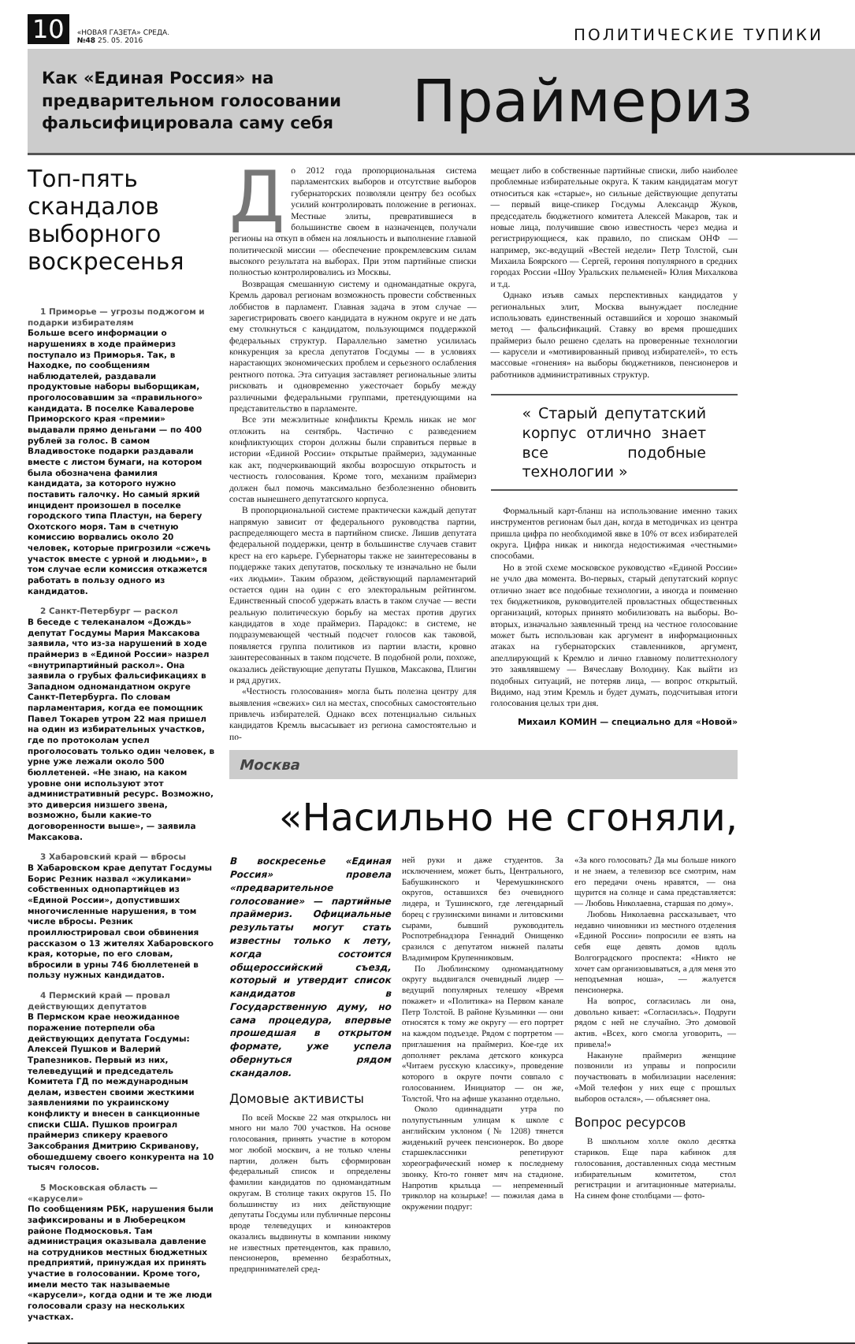10 «НОВАЯ ГАЗЕТА» СРЕДА.
№48 25. 05. 2016 ПОЛИТИЧЕСКИЕ ТУПИКИ
Как «Единая Россия» на предварительном голосовании фальсифицировала саму себя
Праймериз
Топ-пять скандалов выборного воскресенья
1 Приморье — угрозы поджогом и подарки избирателям
Больше всего информации о нарушениях в ходе праймериз поступало из Приморья. Так, в Находке, по сообщениям наблюдателей, раздавали продуктовые наборы выборщикам, проголосовавшим за «правильного» кандидата. В поселке Кавалерове Приморского края «премии» выдавали прямо деньгами — по 400 рублей за голос. В самом Владивостоке подарки раздавали вместе с листом бумаги, на котором была обозначена фамилия кандидата, за которого нужно поставить галочку. Но самый яркий инцидент произошел в поселке городского типа Пластун, на берегу Охотского моря. Там в счетную комиссию ворвались около 20 человек, которые пригрозили «сжечь участок вместе с урной и людьми», в том случае если комиссия откажется работать в пользу одного из кандидатов.
2 Санкт-Петербург — раскол
В беседе с телеканалом «Дождь» депутат Госдумы Мария Максакова заявила, что из-за нарушений в ходе праймериз в «Единой России» назрел «внутрипартийный раскол». Она заявила о грубых фальсификациях в Западном одномандатном округе Санкт-Петербурга. По словам парламентария, когда ее помощник Павел Токарев утром 22 мая пришел на один из избирательных участков, где по протоколам успел проголосовать только один человек, в урне уже лежали около 500 бюллетеней. «Не знаю, на каком уровне они используют этот административный ресурс. Возможно, это диверсия низшего звена, возможно, были какие-то договоренности выше», — заявила Максакова.
3 Хабаровский край — вбросы
В Хабаровском крае депутат Госдумы Борис Резник назвал «жуликами» собственных однопартийцев из «Единой России», допустивших многочисленные нарушения, в том числе вбросы. Резник проиллюстрировал свои обвинения рассказом о 13 жителях Хабаровского края, которые, по его словам, вбросили в урны 746 бюллетеней в пользу нужных кандидатов.
4 Пермский край — провал действующих депутатов
В Пермском крае неожиданное поражение потерпели оба действующих депутата Госдумы: Алексей Пушков и Валерий Трапезников. Первый из них, телеведущий и председатель Комитета ГД по международным делам, известен своими жесткими заявлениями по украинскому конфликту и внесен в санкционные списки США. Пушков проиграл праймериз спикеру краевого Заксобрания Дмитрию Скриванову, обошедшему своего конкурента на 10 тысяч голосов.
5 Московская область — «карусели»
По сообщениям РБК, нарушения были зафиксированы и в Люберецком районе Подмосковья. Там администрация оказывала давление на сотрудников местных бюджетных предприятий, принуждая их принять участие в голосовании. Кроме того, имели место так называемые «карусели», когда одни и те же люди голосовали сразу на нескольких участках.
Д
о 2012 года пропорциональная система парламентских выборов и отсутствие выборов губернаторских позволяли центру без особых усилий контролировать положение в регионах. Местные элиты, превратившиеся в большинстве своем в назначенцев, получали регионы на откуп в обмен на лояльность и выполнение главной политической миссии — обеспечение прокремлевским силам высокого результата на выборах. При этом партийные списки полностью контролировались из Москвы.
Возвращая смешанную систему и одномандатные округа, Кремль даровал регионам возможность провести собственных лоббистов в парламент. Главная задача в этом случае — зарегистрировать своего кандидата в нужном округе и не дать ему столкнуться с кандидатом, пользующимся поддержкой федеральных структур. Параллельно заметно усилилась конкуренция за кресла депутатов Госдумы — в условиях нарастающих экономических проблем и серьезного ослабления рентного потока. Эта ситуация заставляет региональные элиты рисковать и одновременно ужесточает борьбу между различными федеральными группами, претендующими на представительство в парламенте.
Все эти межэлитные конфликты Кремль никак не мог отложить на сентябрь. Частично с разведением конфликтующих сторон должны были справиться первые в истории «Единой России» открытые праймериз, задуманные как акт, подчеркивающий якобы возросшую открытость и честность голосования. Кроме того, механизм праймериз должен был помочь максимально безболезненно обновить состав нынешнего депутатского корпуса.
В пропорциональной системе практически каждый депутат напрямую зависит от федерального руководства партии, распределяющего места в партийном списке. Лишив депутата федеральной поддержки, центр в большинстве случаев ставит крест на его карьере. Губернаторы также не заинтересованы в поддержке таких депутатов, поскольку те изначально не были «их людьми». Таким образом, действующий парламентарий остается один на один с его электоральным рейтингом. Единственный способ удержать власть в таком случае — вести реальную политическую борьбу на местах против других кандидатов в ходе праймериз. Парадокс: в системе, не подразумевающей честный подсчет голосов как таковой, появляется группа политиков из партии власти, кровно заинтересованных в таком подсчете. В подобной роли, похоже, оказались действующие депутаты Пушков, Максакова, Плигин и ряд других.
«Честность голосования» могла быть полезна центру для выявления «свежих» сил на местах, способных самостоятельно привлечь избирателей. Однако всех потенциально сильных кандидатов Кремль высасывает из региона самостоятельно и по-
мещает либо в собственные партийные списки, либо наиболее проблемные избирательные округа. К таким кандидатам могут относиться как «старые», но сильные действующие депутаты — первый вице-спикер Госдумы Александр Жуков, председатель бюджетного комитета Алексей Макаров, так и новые лица, получившие свою известность через медиа и регистрирующиеся, как правило, по спискам ОНФ — например, экс-ведущий «Вестей недели» Петр Толстой, сын Михаила Боярского — Сергей, героиня популярного в средних городах России «Шоу Уральских пельменей» Юлия Михалкова и т.д.
Однако изъяв самых перспективных кандидатов у региональных элит, Москва вынуждает последние использовать единственный оставшийся и хорошо знакомый метод — фальсификаций. Ставку во время прошедших праймериз было решено сделать на проверенные технологии — карусели и «мотивированный привод избирателей», то есть массовые «гонения» на выборы бюджетников, пенсионеров и работников административных структур.
« Старый депутатский корпус отлично знает все подобные технологии »
Формальный карт-бланш на использование именно таких инструментов регионам был дан, когда в методичках из центра пришла цифра по необходимой явке в 10% от всех избирателей округа. Цифра никак и никогда недостижимая «честными» способами.
Но в этой схеме московское руководство «Единой России» не учло два момента. Во-первых, старый депутатский корпус отлично знает все подобные технологии, а иногда и поименно тех бюджетников, руководителей провластных общественных организаций, которых принято мобилизовать на выборы. Во-вторых, изначально заявленный тренд на честное голосование может быть использован как аргумент в информационных атаках на губернаторских ставленников, аргумент, апеллирующий к Кремлю и лично главному политтехнологу это заявлявшему — Вячеславу Володину. Как выйти из подобных ситуаций, не потеряв лица, — вопрос открытый. Видимо, над этим Кремль и будет думать, подсчитывая итоги голосования целых три дня.
Михаил КОМИН — специально для «Новой»
Москва
«Насильно не сгоняли,
В воскресенье «Единая Россия» провела «предварительное голосование» — партийные праймериз. Официальные результаты могут стать известны только к лету, когда состоится общероссийский съезд, который и утвердит список кандидатов в Государственную думу, но сама процедура, впервые прошедшая в открытом формате, уже успела обернуться рядом скандалов.
Домовые активисты
По всей Москве 22 мая открылось ни много ни мало 700 участков. На основе голосования, принять участие в котором мог любой москвич, а не только члены партии, должен быть сформирован федеральный список и определены фамилии кандидатов по одномандатным округам. В столице таких округов 15. По большинству из них действующие депутаты Госдумы или публичные персоны вроде телеведущих и киноактеров оказались выдвинуты в компании никому не известных претендентов, как правило, пенсионеров, временно безработных, предпринимателей сред-
ней руки и даже студентов. За исключением, может быть, Центрального, Бабушкинского и Черемушкинского округов, оставшихся без очевидного лидера, и Тушинского, где легендарный борец с грузинскими винами и литовскими сырами, бывший руководитель Роспотребнадзора Геннадий Онищенко сразился с депутатом нижней палаты Владимиром Крупенниковым.
По Люблинскому одномандатному округу выдвигался очевидный лидер — ведущий популярных телешоу «Время покажет» и «Политика» на Первом канале Петр Толстой. В районе Кузьминки — они относятся к тому же округу — его портрет на каждом подъезде. Рядом с портретом — приглашения на праймериз. Кое-где их дополняет реклама детского конкурса «Читаем русскую классику», проведение которого в округе почти совпало с голосованием. Инициатор — он же, Толстой. Что на афише указанно отдельно.
Около одиннадцати утра по полупустынным улицам к школе с английским уклоном (№ 1208) тянется жиденький ручеек пенсионерок. Во дворе старшеклассники репетируют хореографический номер к последнему звонку. Кто-то гоняет мяч на стадионе. Напротив крыльца — непременный триколор на козырьке! — пожилая дама в окружении подруг:
«За кого голосовать? Да мы больше никого и не знаем, а телевизор все смотрим, нам его передачи очень нравятся, — она щурится на солнце и сама представляется: — Любовь Николаевна, старшая по дому».
Любовь Николаевна рассказывает, что недавно чиновники из местного отделения «Единой России» попросили ее взять на себя еще девять домов вдоль Волгоградского проспекта: «Никто не хочет сам организовываться, а для меня это неподъемная ноша», — жалуется пенсионерка.
На вопрос, согласилась ли она, довольно кивает: «Согласилась». Подруги рядом с ней не случайно. Это домовой актив. «Всех, кого смогла уговорить, — привела!»
Накануне праймериз женщине позвонили из управы и попросили поучаствовать в мобилизации населения: «Мой телефон у них еще с прошлых выборов остался», — объясняет она.
Вопрос ресурсов
В школьном холле около десятка стариков. Еще пара кабинок для голосования, доставленных сюда местным избирательным комитетом, стол регистрации и агитационные материалы. На синем фоне столбцами — фото-